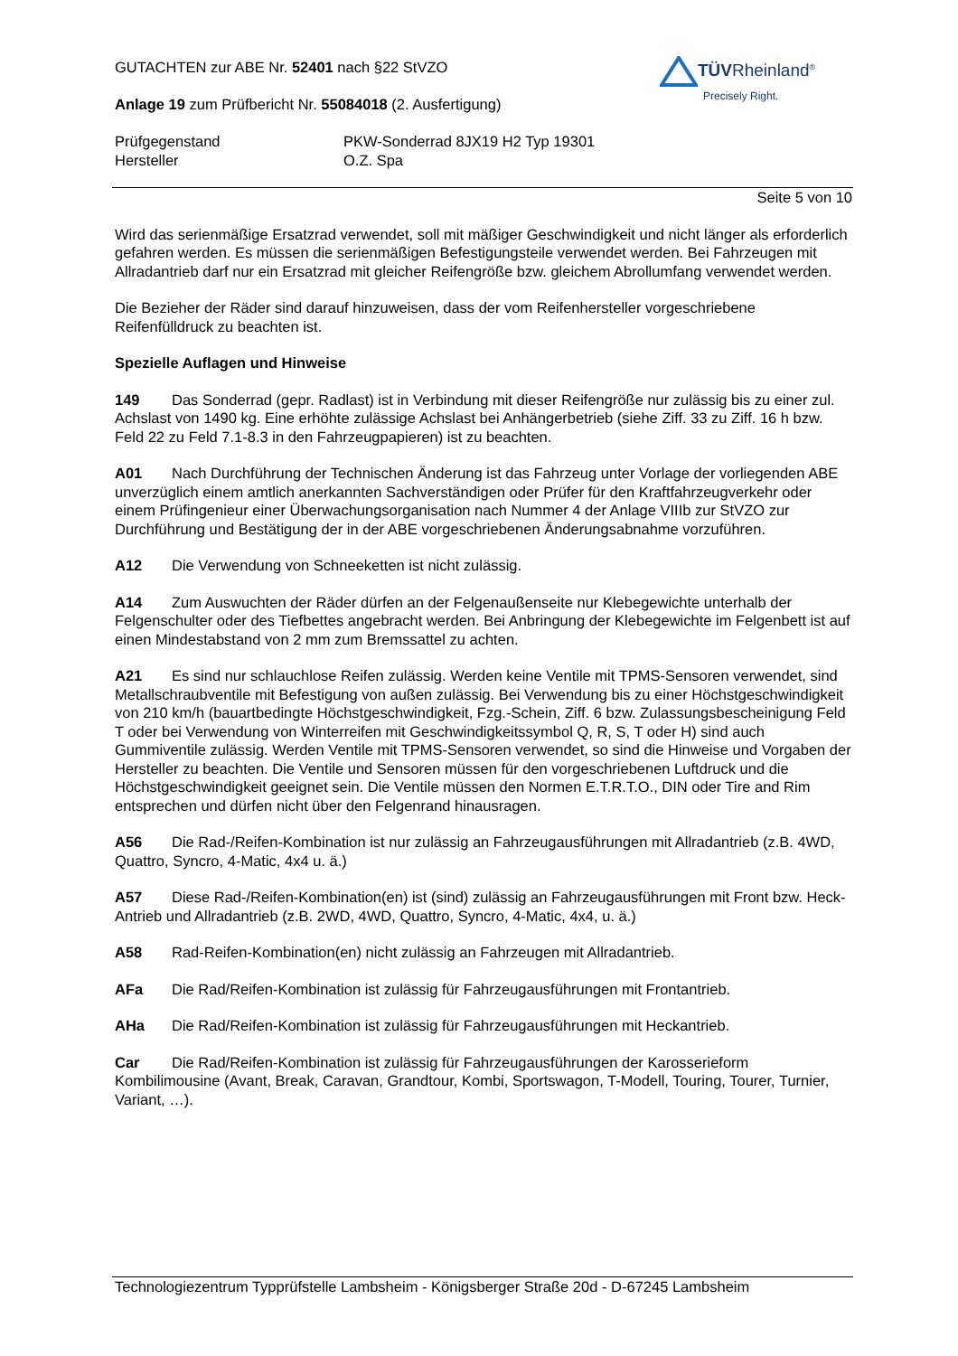TÜVRheinland<sup>®</sup>
Precisely Right.
GUTACHTEN zur ABE Nr. 52401 nach §22 StVZO
Anlage 19 zum Prüfbericht Nr. 55084018 (2. Ausfertigung)
Prüfgegenstand PKW-Sonderrad 8JX19 H2 Typ 19301
Hersteller O.Z. Spa
Seite 5 von 10
Wird das serienmäßige Ersatzrad verwendet, soll mit mäßiger Geschwindigkeit und nicht länger als erforderlich gefahren werden. Es müssen die serienmäßigen Befestigungsteile verwendet werden. Bei Fahrzeugen mit Allradantrieb darf nur ein Ersatzrad mit gleicher Reifengröße bzw. gleichem Abrollumfang verwendet werden.
Die Bezieher der Räder sind darauf hinzuweisen, dass der vom Reifenhersteller vorgeschriebene Reifenfülldruck zu beachten ist.
Spezielle Auflagen und Hinweise
149 Das Sonderrad (gepr. Radlast) ist in Verbindung mit dieser Reifengröße nur zulässig bis zu einer zul. Achslast von 1490 kg. Eine erhöhte zulässige Achslast bei Anhängerbetrieb (siehe Ziff. 33 zu Ziff. 16 h bzw. Feld 22 zu Feld 7.1-8.3 in den Fahrzeugpapieren) ist zu beachten.
A01 Nach Durchführung der Technischen Änderung ist das Fahrzeug unter Vorlage der vorliegenden ABE unverzüglich einem amtlich anerkannten Sachverständigen oder Prüfer für den Kraftfahrzeugverkehr oder einem Prüfingenieur einer Überwachungsorganisation nach Nummer 4 der Anlage VIIIb zur StVZO zur Durchführung und Bestätigung der in der ABE vorgeschriebenen Änderungsabnahme vorzuführen.
A12 Die Verwendung von Schneeketten ist nicht zulässig.
A14 Zum Auswuchten der Räder dürfen an der Felgenaußenseite nur Klebegewichte unterhalb der Felgenschulter oder des Tiefbettes angebracht werden. Bei Anbringung der Klebegewichte im Felgenbett ist auf einen Mindestabstand von 2 mm zum Bremssattel zu achten.
A21 Es sind nur schlauchlose Reifen zulässig. Werden keine Ventile mit TPMS-Sensoren verwendet, sind Metallschraubventile mit Befestigung von außen zulässig. Bei Verwendung bis zu einer Höchstgeschwindigkeit von 210 km/h (bauartbedingte Höchstgeschwindigkeit, Fzg.-Schein, Ziff. 6 bzw. Zulassungsbescheinigung Feld T oder bei Verwendung von Winterreifen mit Geschwindigkeitssymbol Q, R, S, T oder H) sind auch Gummiventile zulässig. Werden Ventile mit TPMS-Sensoren verwendet, so sind die Hinweise und Vorgaben der Hersteller zu beachten. Die Ventile und Sensoren müssen für den vorgeschriebenen Luftdruck und die Höchstgeschwindigkeit geeignet sein. Die Ventile müssen den Normen E.T.R.T.O., DIN oder Tire and Rim entsprechen und dürfen nicht über den Felgenrand hinausragen.
A56 Die Rad-/Reifen-Kombination ist nur zulässig an Fahrzeugausführungen mit Allradantrieb (z.B. 4WD, Quattro, Syncro, 4-Matic, 4x4 u. ä.)
A57 Diese Rad-/Reifen-Kombination(en) ist (sind) zulässig an Fahrzeugausführungen mit Front bzw. Heck-Antrieb und Allradantrieb (z.B. 2WD, 4WD, Quattro, Syncro, 4-Matic, 4x4, u. ä.)
A58 Rad-Reifen-Kombination(en) nicht zulässig an Fahrzeugen mit Allradantrieb.
AFa Die Rad/Reifen-Kombination ist zulässig für Fahrzeugausführungen mit Frontantrieb.
AHa Die Rad/Reifen-Kombination ist zulässig für Fahrzeugausführungen mit Heckantrieb.
Car Die Rad/Reifen-Kombination ist zulässig für Fahrzeugausführungen der Karosserieform Kombilimousine (Avant, Break, Caravan, Grandtour, Kombi, Sportswagon, T-Modell, Touring, Tourer, Turnier, Variant, …).
Technologiezentrum Typprüfstelle Lambsheim - Königsberger Straße 20d - D-67245 Lambsheim